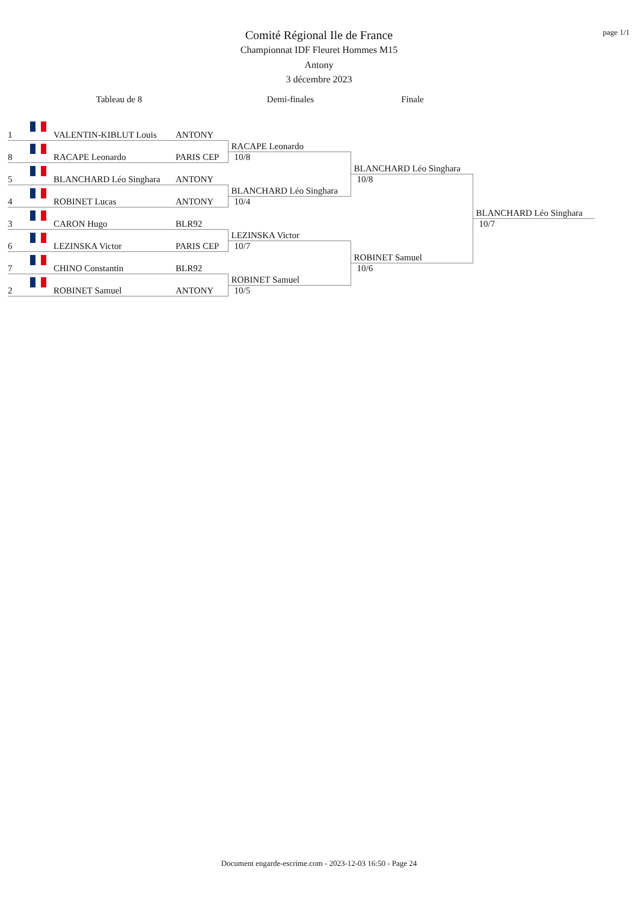page 1/1
Comité Régional Ile de France
Championnat IDF Fleuret Hommes M15
Antony
3 décembre 2023
Tableau de 8 Demi-finales Finale
| 1 | | VALENTIN-KIBLUT Louis | ANTONY | | | |
| 8 | | RACAPE Leonardo | PARIS CEP | RACAPE Leonardo | | |
| | | | | 10/8 | | |
| 5 | | BLANCHARD Léo Singhara | ANTONY | | BLANCHARD Léo Singhara | |
| | | | | | 10/8 | |
| 4 | | ROBINET Lucas | ANTONY | BLANCHARD Léo Singhara | | |
| | | | | 10/4 | | |
| 3 | | CARON Hugo | BLR92 | | | BLANCHARD Léo Singhara |
| | | | | | | 10/7 |
| 6 | | LEZINSKA Victor | PARIS CEP | LEZINSKA Victor | | |
| | | | | 10/7 | | |
| 7 | | CHINO Constantin | BLR92 | | ROBINET Samuel | |
| | | | | | 10/6 | |
| 2 | | ROBINET Samuel | ANTONY | ROBINET Samuel | | |
| | | | | 10/5 | | |
Document engarde-escrime.com - 2023-12-03 16:50 - Page 24